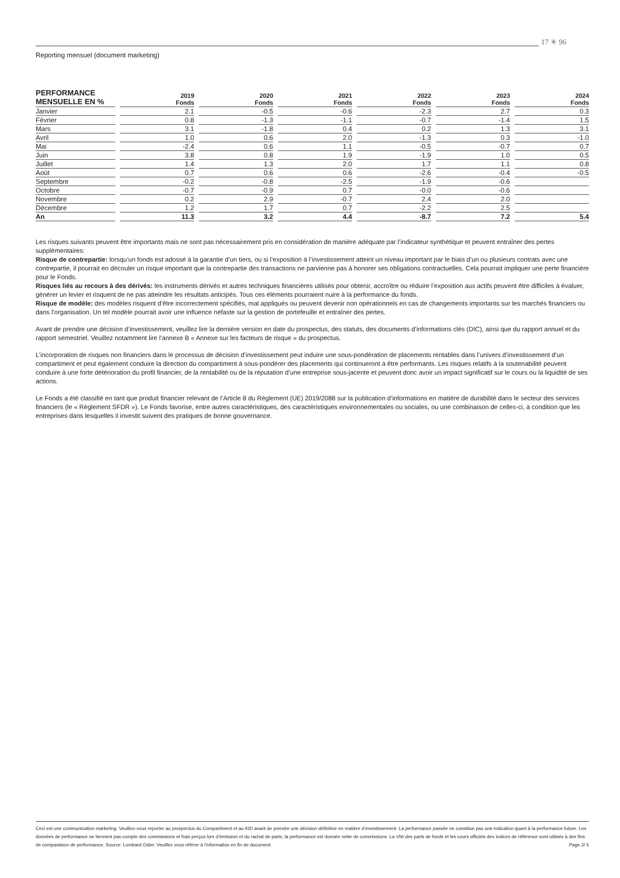17 ✳ 96
Reporting mensuel (document marketing)
| PERFORMANCE MENSUELLE EN % | 2019 Fonds | 2020 Fonds | 2021 Fonds | 2022 Fonds | 2023 Fonds | 2024 Fonds |
| --- | --- | --- | --- | --- | --- | --- |
| Janvier | 2.1 | -0.5 | -0.6 | -2.3 | 2.7 | 0.3 |
| Février | 0.8 | -1.3 | -1.1 | -0.7 | -1.4 | 1.5 |
| Mars | 3.1 | -1.8 | 0.4 | 0.2 | 1.3 | 3.1 |
| Avril | 1.0 | 0.6 | 2.0 | -1.3 | 0.3 | -1.0 |
| Mai | -2.4 | 0.6 | 1.1 | -0.5 | -0.7 | 0.7 |
| Juin | 3.8 | 0.8 | 1.9 | -1.9 | 1.0 | 0.5 |
| Juillet | 1.4 | 1.3 | 2.0 | 1.7 | 1.1 | 0.8 |
| Août | 0.7 | 0.6 | 0.6 | -2.6 | -0.4 | -0.5 |
| Septembre | -0.2 | -0.8 | -2.5 | -1.9 | -0.6 | |
| Octobre | -0.7 | -0.9 | 0.7 | -0.0 | -0.6 | |
| Novembre | 0.2 | 2.9 | -0.7 | 2.4 | 2.0 | |
| Décembre | 1.2 | 1.7 | 0.7 | -2.2 | 2.5 | |
| An | 11.3 | 3.2 | 4.4 | -8.7 | 7.2 | 5.4 |
Les risques suivants peuvent être importants mais ne sont pas nécessairement pris en considération de manière adéquate par l’indicateur synthétique et peuvent entraîner des pertes supplémentaires:
Risque de contrepartie: lorsqu’un fonds est adossé à la garantie d’un tiers, ou si l’exposition à l’investissement atteint un niveau important par le biais d’un ou plusieurs contrats avec une contrepartie, il pourrait en découler un risque important que la contrepartie des transactions ne parvienne pas à honorer ses obligations contractuelles. Cela pourrait impliquer une perte financière pour le Fonds.
Risques liés au recours à des dérivés: les instruments dérivés et autres techniques financières utilisés pour obtenir, accroître ou réduire l’exposition aux actifs peuvent être difficiles à évaluer, générer un levier et risquent de ne pas atteindre les résultats anticipés. Tous ces éléments pourraient nuire à la performance du fonds.
Risque de modèle: des modèles risquent d’être incorrectement spécifiés, mal appliqués ou peuvent devenir non opérationnels en cas de changements importants sur les marchés financiers ou dans l’organisation. Un tel modèle pourrait avoir une influence néfaste sur la gestion de portefeuille et entraîner des pertes.
Avant de prendre une décision d’investissement, veuillez lire la dernière version en date du prospectus, des statuts, des documents d’informations clés (DIC), ainsi que du rapport annuel et du rapport semestriel. Veuillez notamment lire l’annexe B « Annexe sur les facteurs de risque » du prospectus.
L’incorporation de risques non financiers dans le processus de décision d’investissement peut induire une sous-pondération de placements rentables dans l’univers d’investissement d’un compartiment et peut également conduire la direction du compartiment à sous-pondérer des placements qui continueront à être performants. Les risques relatifs à la soutenabilité peuvent conduire à une forte détérioration du profil financier, de la rentabilité ou de la réputation d’une entreprise sous-jacente et peuvent donc avoir un impact significatif sur le cours ou la liquidité de ses actions.
Le Fonds a été classifié en tant que produit financier relevant de l’Article 8 du Règlement (UE) 2019/2088 sur la publication d’informations en matière de durabilité dans le secteur des services financiers (le « Règlement SFDR »). Le Fonds favorise, entre autres caractéristiques, des caractéristiques environnementales ou sociales, ou une combinaison de celles-ci, à condition que les entreprises dans lesquelles il investit suivent des pratiques de bonne gouvernance.
Ceci est une communication marketing. Veuillez-vous reporter au prospectus du Compartiment et au KID avant de prendre une décision définitive en matière d’investissement. La performance passée ne constitue pas une indication quant à la performance future. Les données de performance ne tiennent pas compte des commissions et frais perçus lors d’émission et du rachat de parts; la performance est donnée nette de commissions. La VNI des parts de fonds et les cours officiels des indices de référence sont utilisés à des fins de comparaison de performance. Source: Lombard Odier. Veuillez vous référer à l’information en fin de document. Page 2/ 5